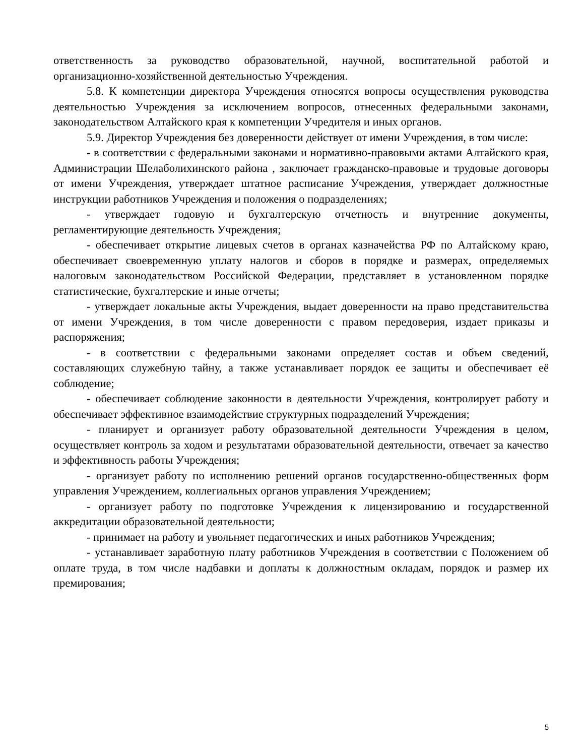ответственность за руководство образовательной, научной, воспитательной работой и организационно-хозяйственной деятельностью Учреждения.
5.8. К компетенции директора Учреждения относятся вопросы осуществления руководства деятельностью Учреждения за исключением вопросов, отнесенных федеральными законами, законодательством Алтайского края к компетенции Учредителя и иных органов.
5.9. Директор Учреждения без доверенности действует от имени Учреждения, в том числе:
- в соответствии с федеральными законами и нормативно-правовыми актами Алтайского края, Администрации Шелаболихинского района , заключает гражданско-правовые и трудовые договоры от имени Учреждения, утверждает штатное расписание Учреждения, утверждает должностные инструкции работников Учреждения и положения о подразделениях;
- утверждает годовую и бухгалтерскую отчетность и внутренние документы, регламентирующие деятельность Учреждения;
- обеспечивает открытие лицевых счетов в органах казначейства РФ по Алтайскому краю, обеспечивает своевременную уплату налогов и сборов в порядке и размерах, определяемых налоговым законодательством Российской Федерации, представляет в установленном порядке статистические, бухгалтерские и иные отчеты;
- утверждает локальные акты Учреждения, выдает доверенности на право представительства от имени Учреждения, в том числе доверенности с правом передоверия, издает приказы и распоряжения;
- в соответствии с федеральными законами определяет состав и объем сведений, составляющих служебную тайну, а также устанавливает порядок ее защиты и обеспечивает её соблюдение;
- обеспечивает соблюдение законности в деятельности Учреждения, контролирует работу и обеспечивает эффективное взаимодействие структурных подразделений Учреждения;
- планирует и организует работу образовательной деятельности Учреждения в целом, осуществляет контроль за ходом и результатами образовательной деятельности, отвечает за качество и эффективность работы Учреждения;
- организует работу по исполнению решений органов государственно-общественных форм управления Учреждением, коллегиальных органов управления Учреждением;
- организует работу по подготовке Учреждения к лицензированию и государственной аккредитации образовательной деятельности;
- принимает на работу и увольняет педагогических и иных работников Учреждения;
- устанавливает заработную плату работников Учреждения в соответствии с Положением об оплате труда, в том числе надбавки и доплаты к должностным окладам, порядок и размер их премирования;
5